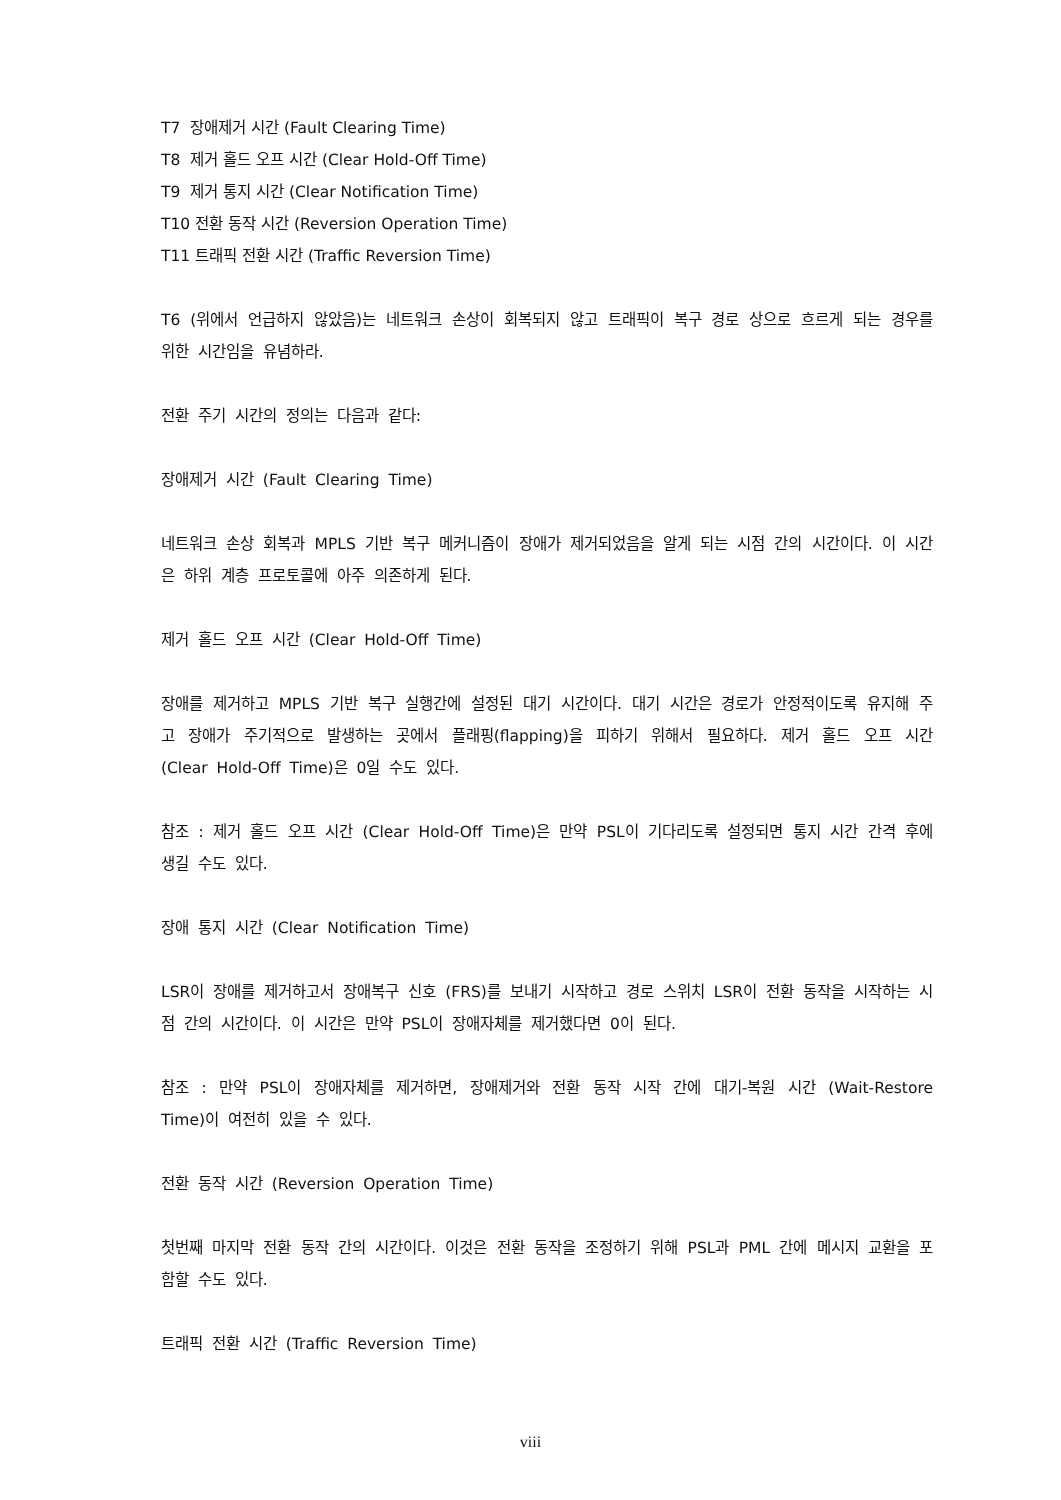T7 장애제거 시간 (Fault Clearing Time)
T8 제거 홀드 오프 시간 (Clear Hold-Off Time)
T9 제거 통지 시간 (Clear Notification Time)
T10 전환 동작 시간 (Reversion Operation Time)
T11 트래픽 전환 시간 (Traffic Reversion Time)
T6 (위에서 언급하지 않았음)는 네트워크 손상이 회복되지 않고 트래픽이 복구 경로 상으로 흐르게 되는 경우를 위한 시간임을 유념하라.
전환 주기 시간의 정의는 다음과 같다:
장애제거 시간 (Fault Clearing Time)
네트워크 손상 회복과 MPLS 기반 복구 메커니즘이 장애가 제거되었음을 알게 되는 시점 간의 시간이다. 이 시간은 하위 계층 프로토콜에 아주 의존하게 된다.
제거 홀드 오프 시간 (Clear Hold-Off Time)
장애를 제거하고 MPLS 기반 복구 실행간에 설정된 대기 시간이다. 대기 시간은 경로가 안정적이도록 유지해 주고 장애가 주기적으로 발생하는 곳에서 플래핑(flapping)을 피하기 위해서 필요하다. 제거 홀드 오프 시간 (Clear Hold-Off Time)은 0일 수도 있다.
참조 : 제거 홀드 오프 시간 (Clear Hold-Off Time)은 만약 PSL이 기다리도록 설정되면 통지 시간 간격 후에 생길 수도 있다.
장애 통지 시간 (Clear Notification Time)
LSR이 장애를 제거하고서 장애복구 신호 (FRS)를 보내기 시작하고 경로 스위치 LSR이 전환 동작을 시작하는 시점 간의 시간이다. 이 시간은 만약 PSL이 장애자체를 제거했다면 0이 된다.
참조 : 만약 PSL이 장애자체를 제거하면, 장애제거와 전환 동작 시작 간에 대기-복원 시간 (Wait-Restore Time)이 여전히 있을 수 있다.
전환 동작 시간 (Reversion Operation Time)
첫번째 마지막 전환 동작 간의 시간이다. 이것은 전환 동작을 조정하기 위해 PSL과 PML 간에 메시지 교환을 포함할 수도 있다.
트래픽 전환 시간 (Traffic Reversion Time)
viii